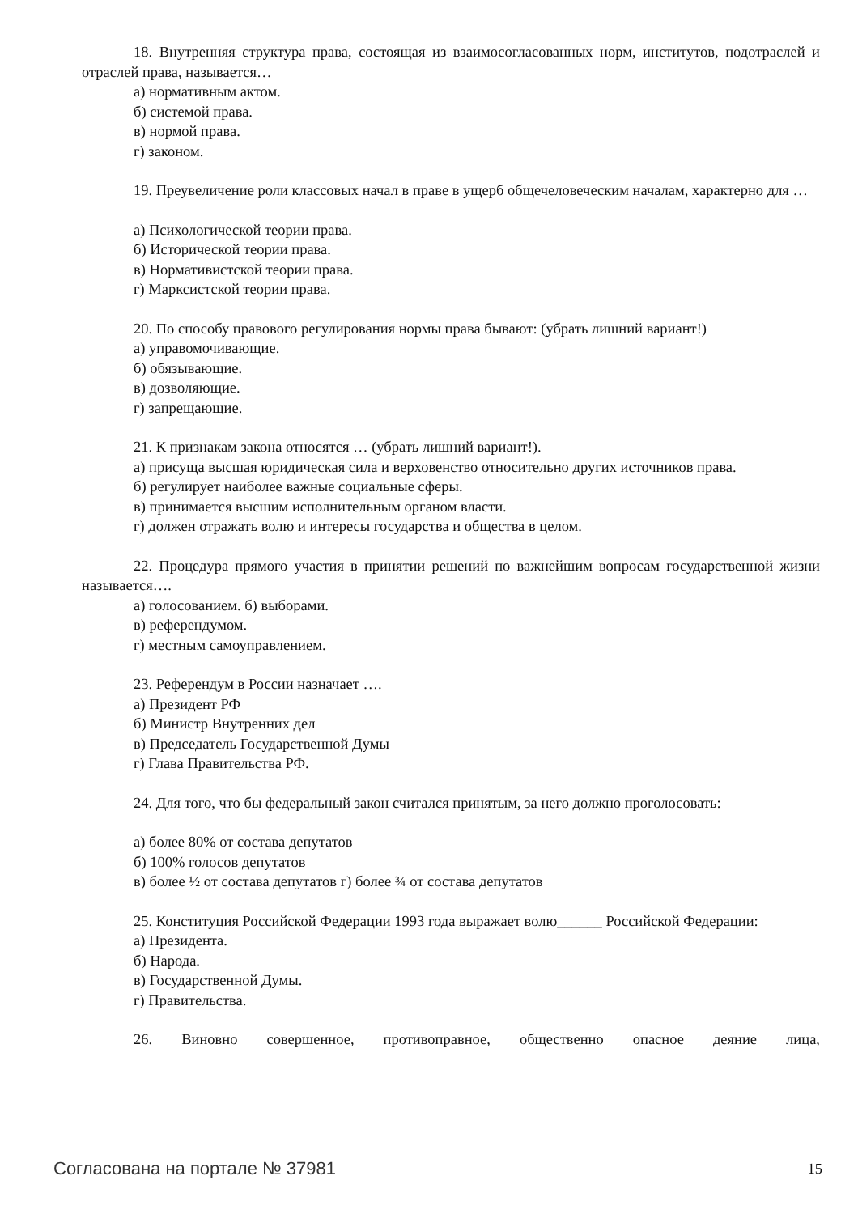18. Внутренняя структура права, состоящая из взаимосогласованных норм, институтов, подотраслей и отраслей права, называется…
а) нормативным актом.
б) системой права.
в) нормой права.
г) законом.
19. Преувеличение роли классовых начал в праве в ущерб общечеловеческим началам, характерно для …
а) Психологической теории права.
б) Исторической теории права.
в) Нормативистской теории права.
г) Марксистской теории права.
20. По способу правового регулирования нормы права бывают: (убрать лишний вариант!)
а) управомочивающие.
б) обязывающие.
в) дозволяющие.
г) запрещающие.
21. К признакам закона относятся … (убрать лишний вариант!).
а) присуща высшая юридическая сила и верховенство относительно других источников права.
б) регулирует наиболее важные социальные сферы.
в) принимается высшим исполнительным органом власти.
г) должен отражать волю и интересы государства и общества в целом.
22. Процедура прямого участия в принятии решений по важнейшим вопросам государственной жизни называется….
а) голосованием. б) выборами.
в) референдумом.
г) местным самоуправлением.
23. Референдум в России назначает ….
а) Президент РФ
б) Министр Внутренних дел
в) Председатель Государственной Думы
г) Глава Правительства РФ.
24. Для того, что бы федеральный закон считался принятым, за него должно проголосовать:
а) более 80% от состава депутатов
б) 100% голосов депутатов
в) более ½ от состава депутатов г) более ¾ от состава депутатов
25. Конституция Российской Федерации 1993 года выражает волю______ Российской Федерации:
а) Президента.
б) Народа.
в) Государственной Думы.
г) Правительства.
26. Виновно совершенное, противоправное, общественно опасное деяние лица,
Согласована на портале № 37981 15